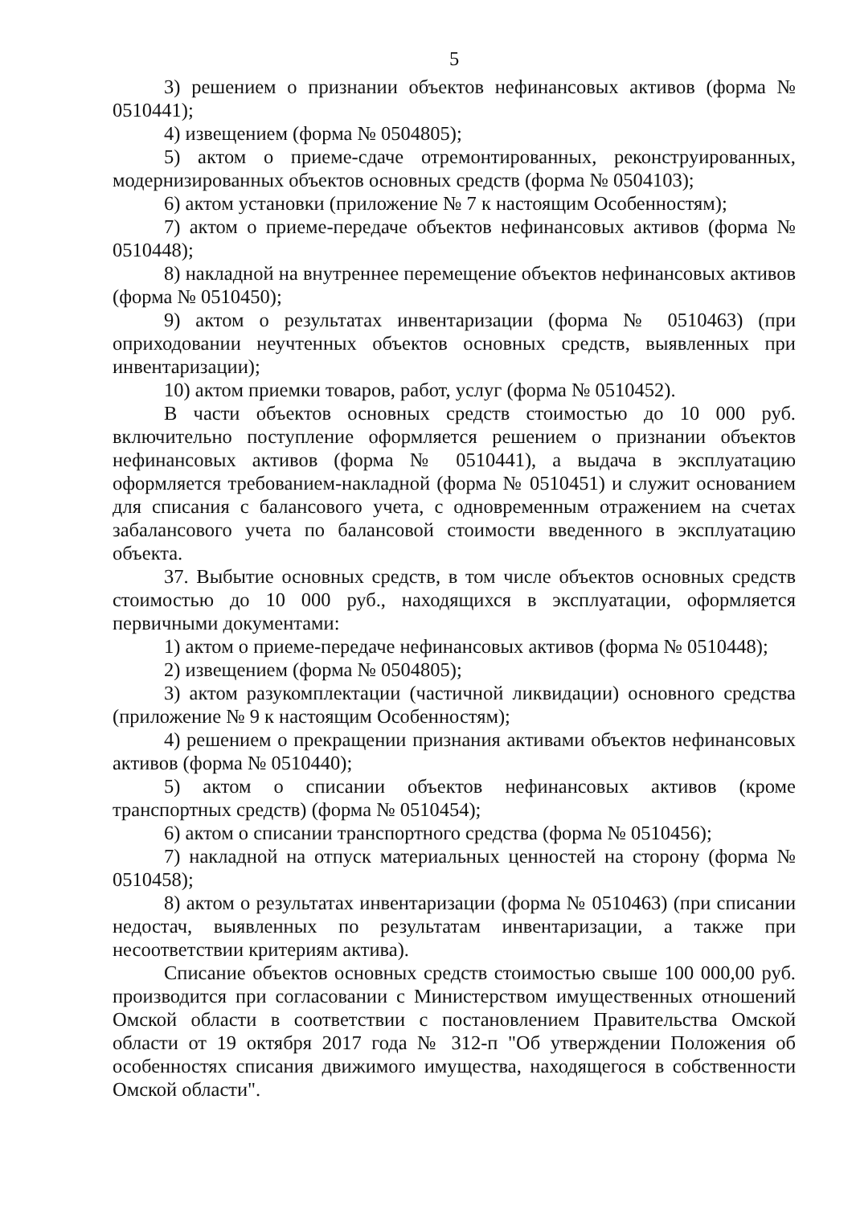5
3) решением о признании объектов нефинансовых активов (форма № 0510441);
4) извещением (форма № 0504805);
5) актом о приеме-сдаче отремонтированных, реконструированных, модернизированных объектов основных средств (форма № 0504103);
6) актом установки (приложение № 7 к настоящим Особенностям);
7) актом о приеме-передаче объектов нефинансовых активов (форма № 0510448);
8) накладной на внутреннее перемещение объектов нефинансовых активов (форма № 0510450);
9) актом о результатах инвентаризации (форма № 0510463) (при оприходовании неучтенных объектов основных средств, выявленных при инвентаризации);
10) актом приемки товаров, работ, услуг (форма № 0510452).
В части объектов основных средств стоимостью до 10 000 руб. включительно поступление оформляется решением о признании объектов нефинансовых активов (форма № 0510441), а выдача в эксплуатацию оформляется требованием-накладной (форма № 0510451) и служит основанием для списания с балансового учета, с одновременным отражением на счетах забалансового учета по балансовой стоимости введенного в эксплуатацию объекта.
37. Выбытие основных средств, в том числе объектов основных средств стоимостью до 10 000 руб., находящихся в эксплуатации, оформляется первичными документами:
1) актом о приеме-передаче нефинансовых активов (форма № 0510448);
2) извещением (форма № 0504805);
3) актом разукомплектации (частичной ликвидации) основного средства (приложение № 9 к настоящим Особенностям);
4) решением о прекращении признания активами объектов нефинансовых активов (форма № 0510440);
5) актом о списании объектов нефинансовых активов (кроме транспортных средств) (форма № 0510454);
6) актом о списании транспортного средства (форма № 0510456);
7) накладной на отпуск материальных ценностей на сторону (форма № 0510458);
8) актом о результатах инвентаризации (форма № 0510463) (при списании недостач, выявленных по результатам инвентаризации, а также при несоответствии критериям актива).
Списание объектов основных средств стоимостью свыше 100 000,00 руб. производится при согласовании с Министерством имущественных отношений Омской области в соответствии с постановлением Правительства Омской области от 19 октября 2017 года № 312-п "Об утверждении Положения об особенностях списания движимого имущества, находящегося в собственности Омской области".